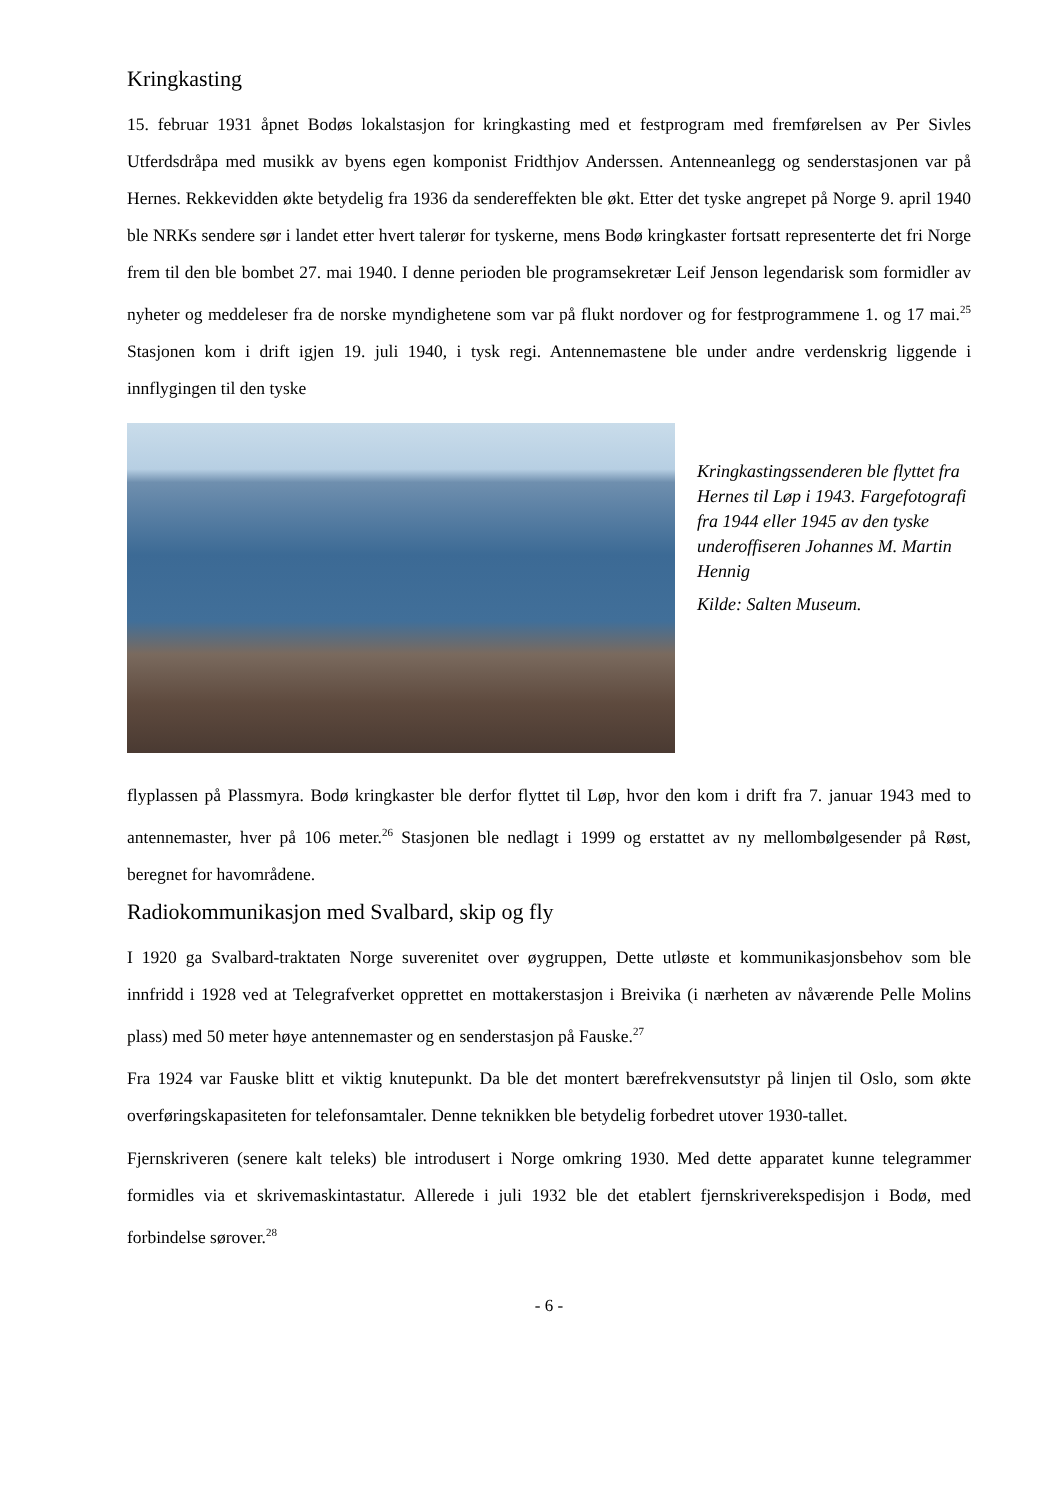Kringkasting
15. februar 1931 åpnet Bodøs lokalstasjon for kringkasting med et festprogram med fremførelsen av Per Sivles Utferdsdråpa med musikk av byens egen komponist Fridthjov Anderssen. Antenneanlegg og senderstasjonen var på Hernes. Rekkevidden økte betydelig fra 1936 da sendereffekten ble økt. Etter det tyske angrepet på Norge 9. april 1940 ble NRKs sendere sør i landet etter hvert talerør for tyskerne, mens Bodø kringkaster fortsatt representerte det fri Norge frem til den ble bombet 27. mai 1940. I denne perioden ble programsekretær Leif Jenson legendarisk som formidler av nyheter og meddeleser fra de norske myndighetene som var på flukt nordover og for festprogrammene 1. og 17 mai.<sup>25</sup> Stasjonen kom i drift igjen 19. juli 1940, i tysk regi. Antennemastene ble under andre verdenskrig liggende i innflygingen til den tyske
Kringkastingssenderen ble flyttet fra Hernes til Løp i 1943. Fargefotografi fra 1944 eller 1945 av den tyske underoffiseren Johannes M. Martin Hennig
Kilde: Salten Museum.
flyplassen på Plassmyra. Bodø kringkaster ble derfor flyttet til Løp, hvor den kom i drift fra 7. januar 1943 med to antennemaster, hver på 106 meter.<sup>26</sup> Stasjonen ble nedlagt i 1999 og erstattet av ny mellombølgesender på Røst, beregnet for havområdene.
Radiokommunikasjon med Svalbard, skip og fly
I 1920 ga Svalbard-traktaten Norge suverenitet over øygruppen, Dette utløste et kommunikasjonsbehov som ble innfridd i 1928 ved at Telegrafverket opprettet en mottakerstasjon i Breivika (i nærheten av nåværende Pelle Molins plass) med 50 meter høye antennemaster og en senderstasjon på Fauske.<sup>27</sup>
Fra 1924 var Fauske blitt et viktig knutepunkt. Da ble det montert bærefrekvensutstyr på linjen til Oslo, som økte overføringskapasiteten for telefonsamtaler. Denne teknikken ble betydelig forbedret utover 1930-tallet.
Fjernskriveren (senere kalt teleks) ble introdusert i Norge omkring 1930. Med dette apparatet kunne telegrammer formidles via et skrivemaskintastatur. Allerede i juli 1932 ble det etablert fjernskriverekspedisjon i Bodø, med forbindelse sørover.<sup>28</sup>
- 6 -